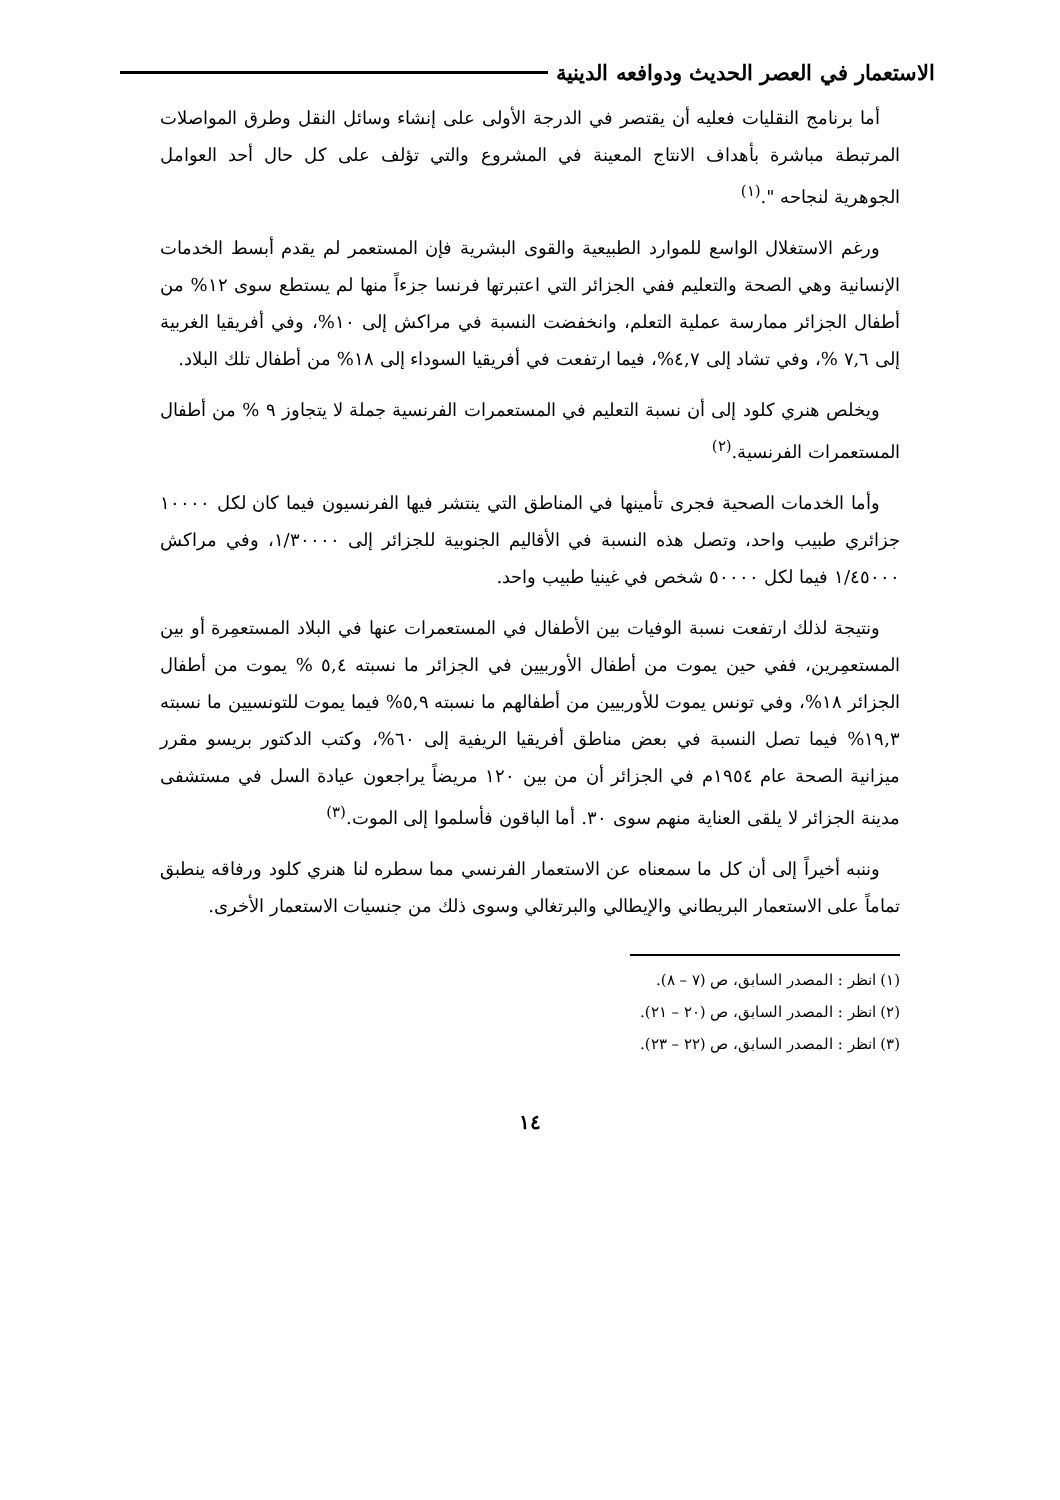الاستعمار في العصر الحديث ودوافعه الدينية
أما برنامج النقليات فعليه أن يقتصر في الدرجة الأولى على إنشاء وسائل النقل وطرق المواصلات المرتبطة مباشرة بأهداف الانتاج المعينة في المشروع والتي تؤلف على كل حال أحد العوامل الجوهرية لنجاحه ".<sup>(١)</sup>
ورغم الاستغلال الواسع للموارد الطبيعية والقوى البشرية فإن المستعمر لم يقدم أبسط الخدمات الإنسانية وهي الصحة والتعليم ففي الجزائر التي اعتبرتها فرنسا جزءاً منها لم يستطع سوى ١٢% من أطفال الجزائر ممارسة عملية التعلم، وانخفضت النسبة في مراكش إلى ١٠%، وفي أفريقيا الغربية إلى ٧,٦ %، وفي تشاد إلى ٤,٧%، فيما ارتفعت في أفريقيا السوداء إلى ١٨% من أطفال تلك البلاد.
ويخلص هنري كلود إلى أن نسبة التعليم في المستعمرات الفرنسية جملة لا يتجاوز ٩ % من أطفال المستعمرات الفرنسية.<sup>(٢)</sup>
وأما الخدمات الصحية فجرى تأمينها في المناطق التي ينتشر فيها الفرنسيون فيما كان لكل ١٠٠٠٠ جزائري طبيب واحد، وتصل هذه النسبة في الأقاليم الجنوبية للجزائر إلى ١/٣٠٠٠٠، وفي مراكش ١/٤٥٠٠٠ فيما لكل ٥٠٠٠٠ شخص في غينيا طبيب واحد.
ونتيجة لذلك ارتفعت نسبة الوفيات بين الأطفال في المستعمرات عنها في البلاد المستعمِرة أو بين المستعمِرين، ففي حين يموت من أطفال الأوربيين في الجزائر ما نسبته ٥,٤ % يموت من أطفال الجزائر ١٨%، وفي تونس يموت للأوربيين من أطفالهم ما نسبته ٥,٩% فيما يموت للتونسيين ما نسبته ١٩,٣% فيما تصل النسبة في بعض مناطق أفريقيا الريفية إلى ٦٠%، وكتب الدكتور بريسو مقرر ميزانية الصحة عام ١٩٥٤م في الجزائر أن من بين ١٢٠ مريضاً يراجعون عيادة السل في مستشفى مدينة الجزائر لا يلقى العناية منهم سوى ٣٠. أما الباقون فأسلموا إلى الموت.<sup>(٣)</sup>
وننبه أخيراً إلى أن كل ما سمعناه عن الاستعمار الفرنسي مما سطره لنا هنري كلود ورفاقه ينطبق تماماً على الاستعمار البريطاني والإيطالي والبرتغالي وسوى ذلك من جنسيات الاستعمار الأخرى.
(١) انظر : المصدر السابق، ص (٧ – ٨).
(٢) انظر : المصدر السابق، ص (٢٠ – ٢١).
(٣) انظر : المصدر السابق، ص (٢٢ – ٢٣).
١٤